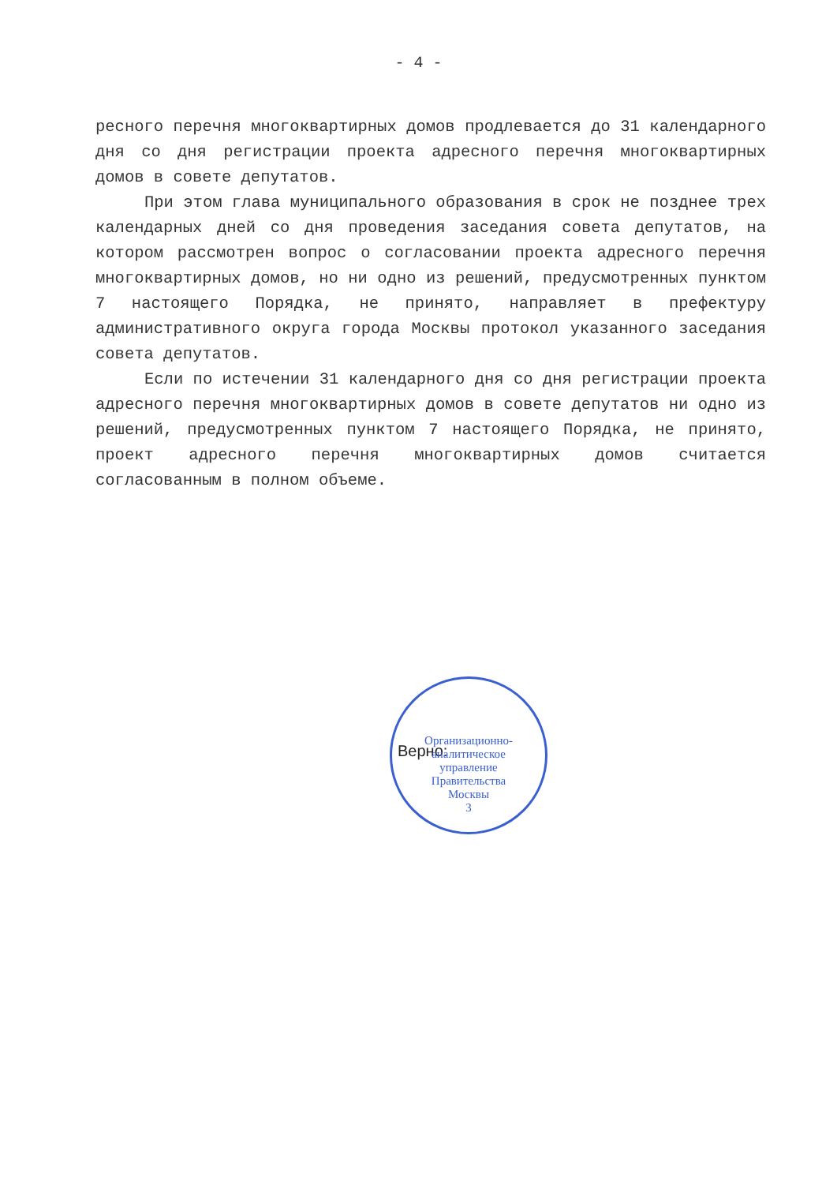- 4 -
ресного перечня многоквартирных домов продлевается до 31 календарного дня со дня регистрации проекта адресного перечня многоквартирных домов в совете депутатов.
При этом глава муниципального образования в срок не позднее трех календарных дней со дня проведения заседания совета депутатов, на котором рассмотрен вопрос о согласовании проекта адресного перечня многоквартирных домов, но ни одно из решений, предусмотренных пунктом 7 настоящего Порядка, не принято, направляет в префектуру административного округа города Москвы протокол указанного заседания совета депутатов.
Если по истечении 31 календарного дня со дня регистрации проекта адресного перечня многоквартирных домов в совете депутатов ни одно из решений, предусмотренных пунктом 7 настоящего Порядка, не принято, проект адресного перечня многоквартирных домов считается согласованным в полном объеме.
Верно:
Организационно-
аналитическое
управление
Правительства
Москвы
3